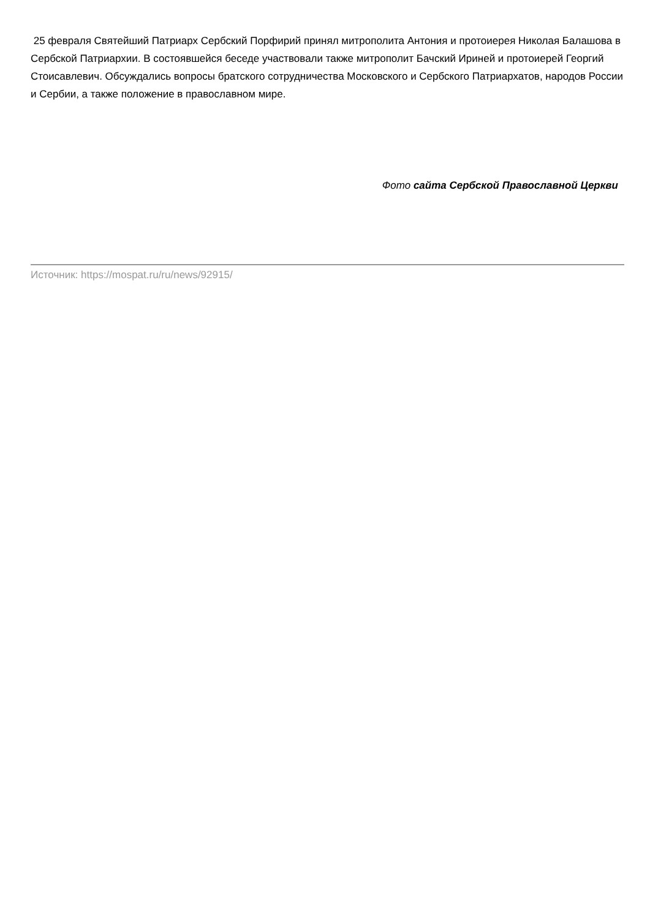25 февраля Святейший Патриарх Сербский Порфирий принял митрополита Антония и протоиерея Николая Балашова в Сербской Патриархии. В состоявшейся беседе участвовали также митрополит Бачский Ириней и протоиерей Георгий Стоисавлевич. Обсуждались вопросы братского сотрудничества Московского и Сербского Патриархатов, народов России и Сербии, а также положение в православном мире.
Фото сайта Сербской Православной Церкви
Источник: https://mospat.ru/ru/news/92915/